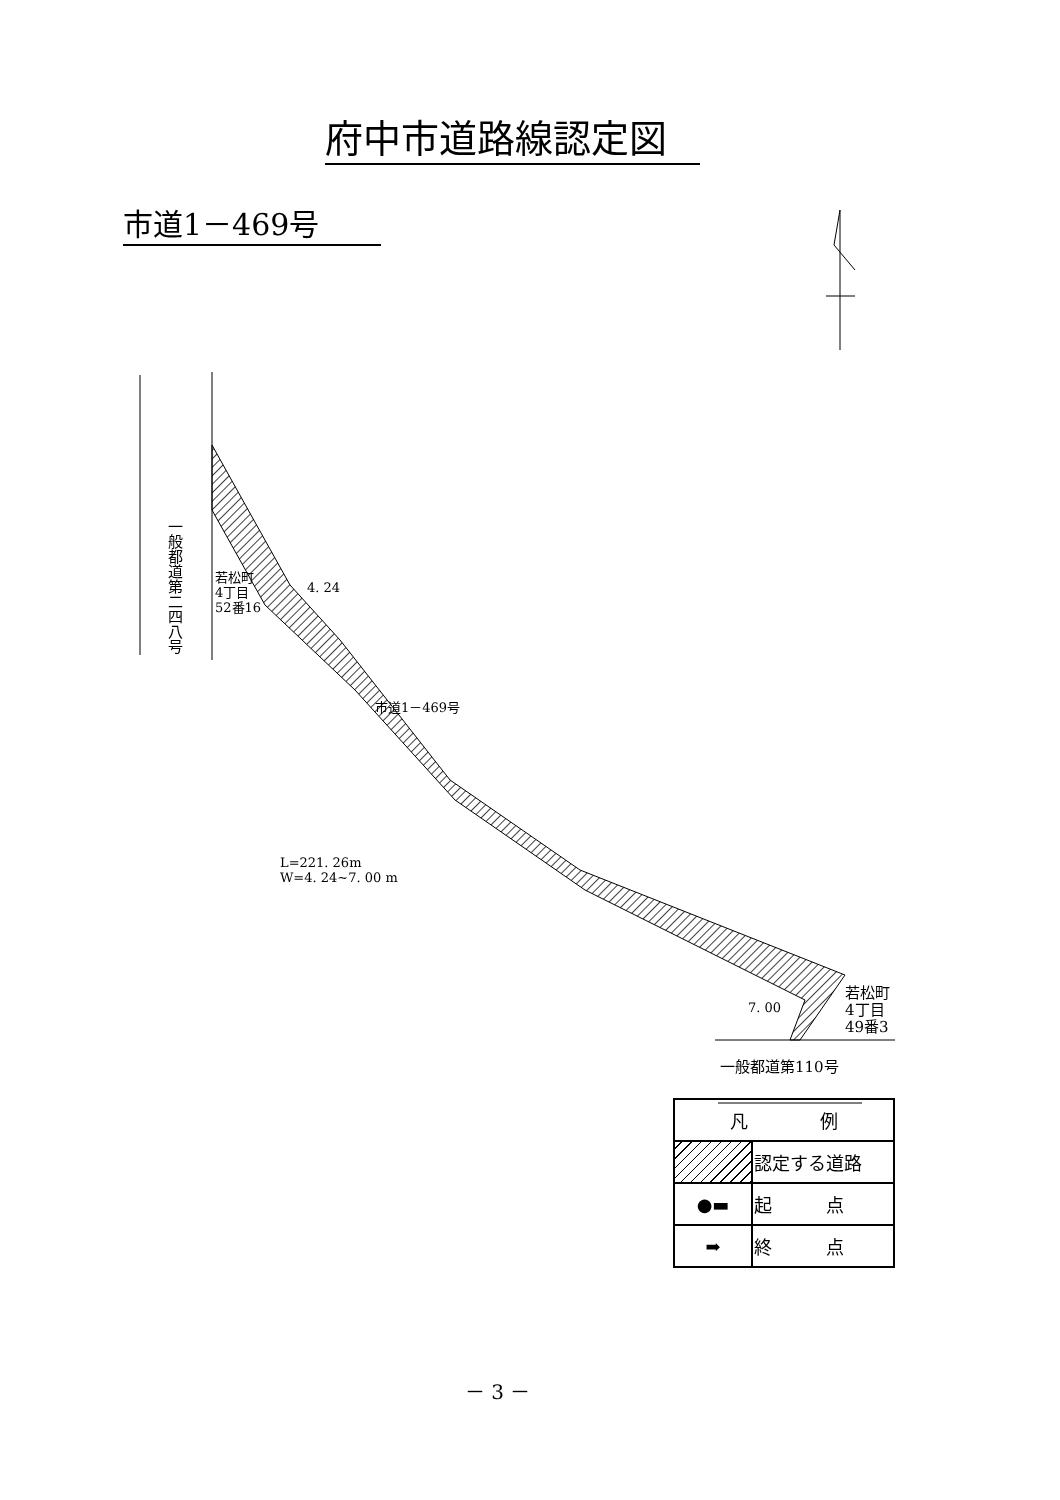府中市道路線認定図
市道1－469号
一般都道第二四八号
若松町
4丁目
52番16
4. 24
市道1－469号
L=221. 26m
W=4. 24~7. 00 m
7. 00
若松町
4丁目
49番3
一般都道第110号
| 凡 例 | |
| --- | --- |
| | 認定する道路 |
| ●▬ | 起 点 |
| ➡ | 終 点 |
－ 3 －